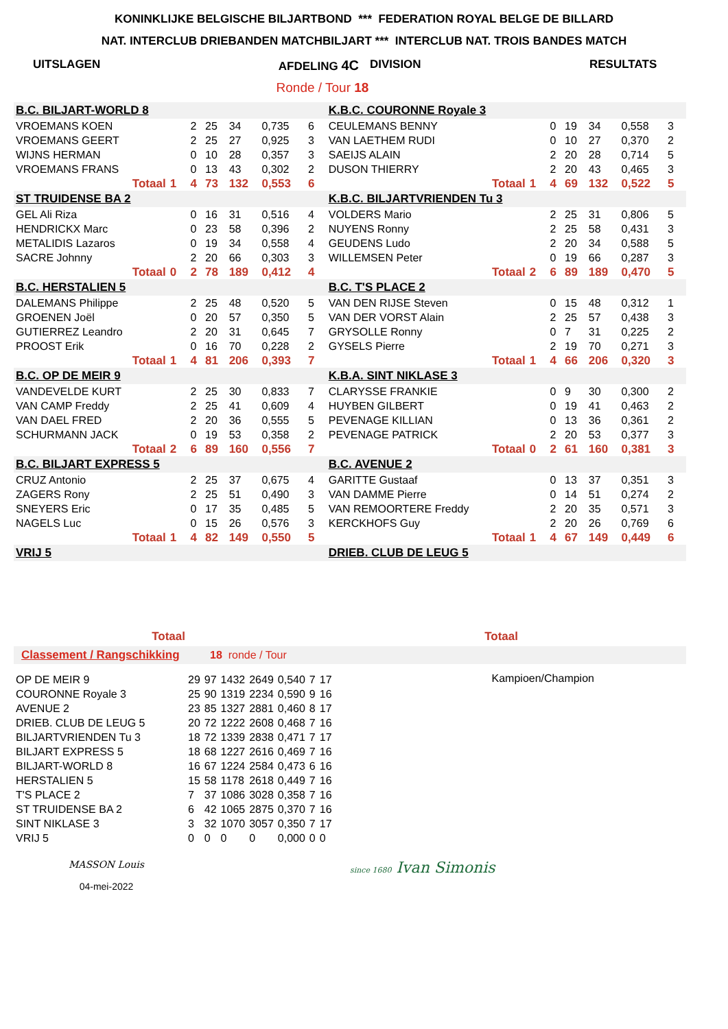KONINKLIJKE BELGISCHE BILJARTBOND *** FEDERATION ROYAL BELGE DE BILLARD
NAT. INTERCLUB DRIEBANDEN MATCHBILJART *** INTERCLUB NAT. TROIS BANDES MATCH
UITSLAGEN AFDELING 4C DIVISION RESULTATS
Ronde / Tour 18
| B.C. BILJART-WORLD 8 | | | | | | | | | K.B.C. COURONNE Royale 3 | | | | | | | | |
| VROEMANS KOEN | | | 2 | 25 | 34 | 0,735 | 6 | | CEULEMANS BENNY | | | 0 | 19 | 34 | 0,558 | 3 | |
| VROEMANS GEERT | | | 2 | 25 | 27 | 0,925 | 3 | | VAN LAETHEM RUDI | | | 0 | 10 | 27 | 0,370 | 2 | |
| WIJNS HERMAN | | | 0 | 10 | 28 | 0,357 | 3 | | SAEIJS ALAIN | | | 2 | 20 | 28 | 0,714 | 5 | |
| VROEMANS FRANS | | | 0 | 13 | 43 | 0,302 | 2 | | DUSON THIERRY | | | 2 | 20 | 43 | 0,465 | 3 | |
| Totaal | 1 | | 4 | 73 | 132 | 0,553 | 6 | | Totaal | 1 | | 4 | 69 | 132 | 0,522 | 5 | |
| ST TRUIDENSE BA 2 | | | | | | | | | K.B.C. BILJARTVRIENDEN Tu 3 | | | | | | | | |
| GEL Ali Riza | | | 0 | 16 | 31 | 0,516 | 4 | | VOLDERS Mario | | | 2 | 25 | 31 | 0,806 | 5 | |
| HENDRICKX Marc | | | 0 | 23 | 58 | 0,396 | 2 | | NUYENS Ronny | | | 2 | 25 | 58 | 0,431 | 3 | |
| METALIDIS Lazaros | | | 0 | 19 | 34 | 0,558 | 4 | | GEUDENS Ludo | | | 2 | 20 | 34 | 0,588 | 5 | |
| SACRE Johnny | | | 2 | 20 | 66 | 0,303 | 3 | | WILLEMSEN Peter | | | 0 | 19 | 66 | 0,287 | 3 | |
| Totaal | 0 | | 2 | 78 | 189 | 0,412 | 4 | | Totaal | 2 | | 6 | 89 | 189 | 0,470 | 5 | |
| B.C. HERSTALIEN 5 | | | | | | | | | B.C. T'S PLACE 2 | | | | | | | | |
| DALEMANS Philippe | | | 2 | 25 | 48 | 0,520 | 5 | | VAN DEN RIJSE Steven | | | 0 | 15 | 48 | 0,312 | 1 | |
| GROENEN Joël | | | 0 | 20 | 57 | 0,350 | 5 | | VAN DER VORST Alain | | | 2 | 25 | 57 | 0,438 | 3 | |
| GUTIERREZ Leandro | | | 2 | 20 | 31 | 0,645 | 7 | | GRYSOLLE Ronny | | | 0 | 7 | 31 | 0,225 | 2 | |
| PROOST Erik | | | 0 | 16 | 70 | 0,228 | 2 | | GYSELS Pierre | | | 2 | 19 | 70 | 0,271 | 3 | |
| Totaal | 1 | | 4 | 81 | 206 | 0,393 | 7 | | Totaal | 1 | | 4 | 66 | 206 | 0,320 | 3 | |
| B.C. OP DE MEIR 9 | | | | | | | | | K.B.A. SINT NIKLASE 3 | | | | | | | | |
| VANDEVELDE KURT | | | 2 | 25 | 30 | 0,833 | 7 | | CLARYSSE FRANKIE | | | 0 | 9 | 30 | 0,300 | 2 | |
| VAN CAMP Freddy | | | 2 | 25 | 41 | 0,609 | 4 | | HUYBEN GILBERT | | | 0 | 19 | 41 | 0,463 | 2 | |
| VAN DAEL FRED | | | 2 | 20 | 36 | 0,555 | 5 | | PEVENAGE KILLIAN | | | 0 | 13 | 36 | 0,361 | 2 | |
| SCHURMANN JACK | | | 0 | 19 | 53 | 0,358 | 2 | | PEVENAGE PATRICK | | | 2 | 20 | 53 | 0,377 | 3 | |
| Totaal | 2 | | 6 | 89 | 160 | 0,556 | 7 | | Totaal | 0 | | 2 | 61 | 160 | 0,381 | 3 | |
| B.C. BILJART EXPRESS 5 | | | | | | | | | B.C. AVENUE 2 | | | | | | | | |
| CRUZ Antonio | | | 2 | 25 | 37 | 0,675 | 4 | | GARITTE Gustaaf | | | 0 | 13 | 37 | 0,351 | 3 | |
| ZAGERS Rony | | | 2 | 25 | 51 | 0,490 | 3 | | VAN DAMME Pierre | | | 0 | 14 | 51 | 0,274 | 2 | |
| SNEYERS Eric | | | 0 | 17 | 35 | 0,485 | 5 | | VAN REMOORTERE Freddy | | | 2 | 20 | 35 | 0,571 | 3 | |
| NAGELS Luc | | | 0 | 15 | 26 | 0,576 | 3 | | KERCKHOFS Guy | | | 2 | 20 | 26 | 0,769 | 6 | |
| Totaal | 1 | | 4 | 82 | 149 | 0,550 | 5 | | Totaal | 1 | | 4 | 67 | 149 | 0,449 | 6 | |
| VRIJ 5 | | | | | | | | | DRIEB. CLUB DE LEUG 5 | | | | | | | | |
Totaal Totaal
Classement / Rangschikking 18 ronde / Tour
| OP DE MEIR 9 | 29 | 97 | 1432 | 2649 | 0,540 | 7 | 17 |
| COURONNE Royale 3 | 25 | 90 | 1319 | 2234 | 0,590 | 9 | 16 |
| AVENUE 2 | 23 | 85 | 1327 | 2881 | 0,460 | 8 | 17 |
| DRIEB. CLUB DE LEUG 5 | 20 | 72 | 1222 | 2608 | 0,468 | 7 | 16 |
| BILJARTVRIENDEN Tu 3 | 18 | 72 | 1339 | 2838 | 0,471 | 7 | 17 |
| BILJART EXPRESS 5 | 18 | 68 | 1227 | 2616 | 0,469 | 7 | 16 |
| BILJART-WORLD 8 | 16 | 67 | 1224 | 2584 | 0,473 | 6 | 16 |
| HERSTALIEN 5 | 15 | 58 | 1178 | 2618 | 0,449 | 7 | 16 |
| T'S PLACE 2 | 7 | 37 | 1086 | 3028 | 0,358 | 7 | 16 |
| ST TRUIDENSE BA 2 | 6 | 42 | 1065 | 2875 | 0,370 | 7 | 16 |
| SINT NIKLASE 3 | 3 | 32 | 1070 | 3057 | 0,350 | 7 | 17 |
| VRIJ 5 | 0 | 0 | 0 | 0 | 0,000 | 0 | 0 |
Kampioen/Champion
MASSON Louis
04-mei-2022
since 1680 Ivan Simonis